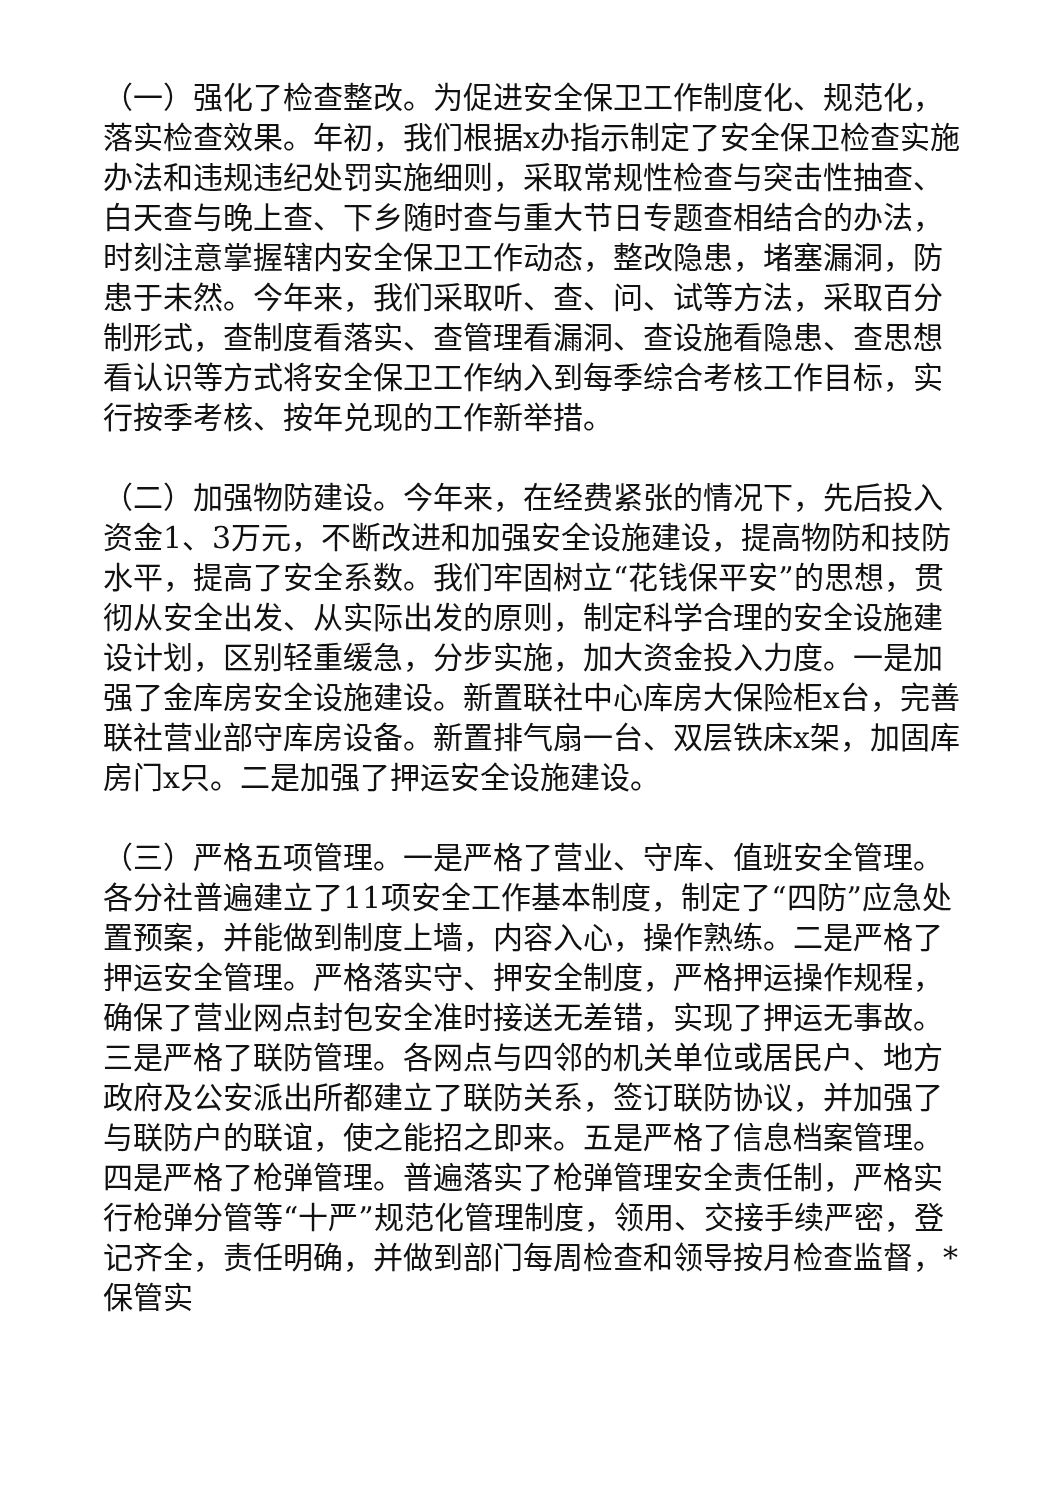（一）强化了检查整改。为促进安全保卫工作制度化、规范化，落实检查效果。年初，我们根据x办指示制定了安全保卫检查实施办法和违规违纪处罚实施细则，采取常规性检查与突击性抽查、白天查与晚上查、下乡随时查与重大节日专题查相结合的办法，时刻注意掌握辖内安全保卫工作动态，整改隐患，堵塞漏洞，防患于未然。今年来，我们采取听、查、问、试等方法，采取百分制形式，查制度看落实、查管理看漏洞、查设施看隐患、查思想看认识等方式将安全保卫工作纳入到每季综合考核工作目标，实行按季考核、按年兑现的工作新举措。
（二）加强物防建设。今年来，在经费紧张的情况下，先后投入资金1、3万元，不断改进和加强安全设施建设，提高物防和技防水平，提高了安全系数。我们牢固树立“花钱保平安”的思想，贯彻从安全出发、从实际出发的原则，制定科学合理的安全设施建设计划，区别轻重缓急，分步实施，加大资金投入力度。一是加强了金库房安全设施建设。新置联社中心库房大保险柜x台，完善联社营业部守库房设备。新置排气扇一台、双层铁床x架，加固库房门x只。二是加强了押运安全设施建设。
（三）严格五项管理。一是严格了营业、守库、值班安全管理。各分社普遍建立了11项安全工作基本制度，制定了“四防”应急处置预案，并能做到制度上墙，内容入心，操作熟练。二是严格了押运安全管理。严格落实守、押安全制度，严格押运操作规程，确保了营业网点封包安全准时接送无差错，实现了押运无事故。三是严格了联防管理。各网点与四邻的机关单位或居民户、地方政府及公安派出所都建立了联防关系，签订联防协议，并加强了与联防户的联谊，使之能招之即来。五是严格了信息档案管理。四是严格了枪弹管理。普遍落实了枪弹管理安全责任制，严格实行枪弹分管等“十严”规范化管理制度，领用、交接手续严密，登记齐全，责任明确，并做到部门每周检查和领导按月检查监督，*保管实